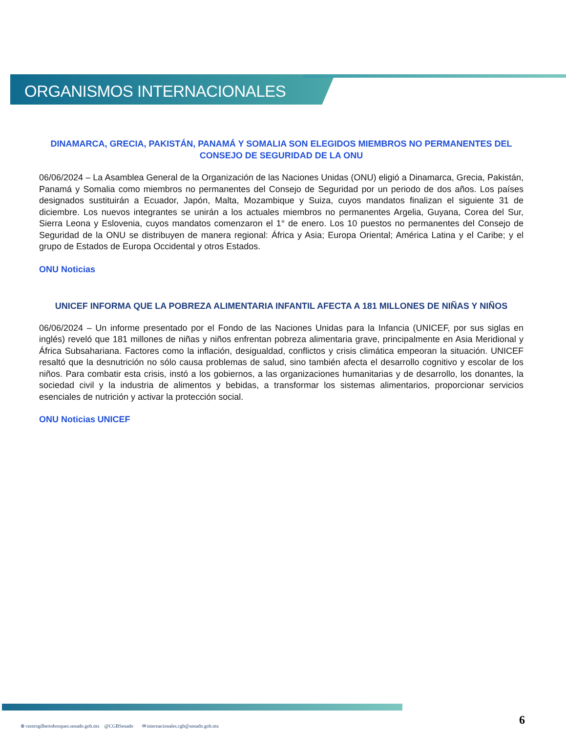ORGANISMOS INTERNACIONALES
DINAMARCA, GRECIA, PAKISTÁN, PANAMÁ Y SOMALIA SON ELEGIDOS MIEMBROS NO PERMANENTES DEL CONSEJO DE SEGURIDAD DE LA ONU
06/06/2024 – La Asamblea General de la Organización de las Naciones Unidas (ONU) eligió a Dinamarca, Grecia, Pakistán, Panamá y Somalia como miembros no permanentes del Consejo de Seguridad por un periodo de dos años. Los países designados sustituirán a Ecuador, Japón, Malta, Mozambique y Suiza, cuyos mandatos finalizan el siguiente 31 de diciembre. Los nuevos integrantes se unirán a los actuales miembros no permanentes Argelia, Guyana, Corea del Sur, Sierra Leona y Eslovenia, cuyos mandatos comenzaron el 1° de enero. Los 10 puestos no permanentes del Consejo de Seguridad de la ONU se distribuyen de manera regional: África y Asia; Europa Oriental; América Latina y el Caribe; y el grupo de Estados de Europa Occidental y otros Estados.
ONU Noticias
UNICEF INFORMA QUE LA POBREZA ALIMENTARIA INFANTIL AFECTA A 181 MILLONES DE NIÑAS Y NIÑOS
06/06/2024 – Un informe presentado por el Fondo de las Naciones Unidas para la Infancia (UNICEF, por sus siglas en inglés) reveló que 181 millones de niñas y niños enfrentan pobreza alimentaria grave, principalmente en Asia Meridional y África Subsahariana. Factores como la inflación, desigualdad, conflictos y crisis climática empeoran la situación. UNICEF resaltó que la desnutrición no sólo causa problemas de salud, sino también afecta el desarrollo cognitivo y escolar de los niños. Para combatir esta crisis, instó a los gobiernos, a las organizaciones humanitarias y de desarrollo, los donantes, la sociedad civil y la industria de alimentos y bebidas, a transformar los sistemas alimentarios, proporcionar servicios esenciales de nutrición y activar la protección social.
ONU Noticias UNICEF
⊕ centrogilbertobosques.senado.gob.mx @CGBSenado ✉ internacionales.cgb@senado.gob.mx
6